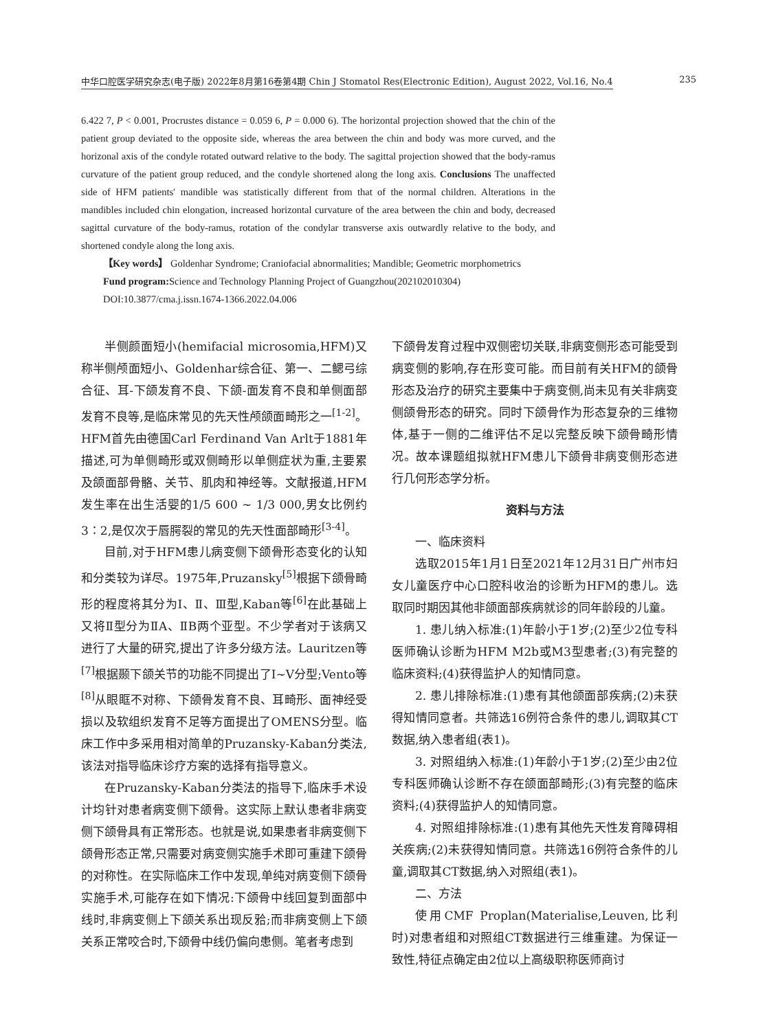中华口腔医学研究杂志(电子版) 2022年8月第16卷第4期 Chin J Stomatol Res(Electronic Edition), August 2022, Vol.16, No.4 235
6.422 7, P < 0.001, Procrustes distance = 0.059 6, P = 0.000 6). The horizontal projection showed that the chin of the patient group deviated to the opposite side, whereas the area between the chin and body was more curved, and the horizonal axis of the condyle rotated outward relative to the body. The sagittal projection showed that the body-ramus curvature of the patient group reduced, and the condyle shortened along the long axis. Conclusions The unaffected side of HFM patients′ mandible was statistically different from that of the normal children. Alterations in the mandibles included chin elongation, increased horizontal curvature of the area between the chin and body, decreased sagittal curvature of the body-ramus, rotation of the condylar transverse axis outwardly relative to the body, and shortened condyle along the long axis.
【Key words】 Goldenhar Syndrome; Craniofacial abnormalities; Mandible; Geometric morphometrics
Fund program: Science and Technology Planning Project of Guangzhou(202102010304)
DOI:10.3877/cma.j.issn.1674-1366.2022.04.006
半侧颜面短小(hemifacial microsomia,HFM)又称半侧颅面短小、Goldenhar综合征、第一、二鳃弓综合征、耳-下颌发育不良、下颌-面发育不良和单侧面部发育不良等,是临床常见的先天性颅颌面畸形之一<sup>[1-2]</sup>。HFM首先由德国Carl Ferdinand Van Arlt于1881年描述,可为单侧畸形或双侧畸形以单侧症状为重,主要累及颌面部骨骼、关节、肌肉和神经等。文献报道,HFM发生率在出生活婴的1/5 600 ~ 1/3 000,男女比例约3∶2,是仅次于唇腭裂的常见的先天性面部畸形<sup>[3-4]</sup>。
目前,对于HFM患儿病变侧下颌骨形态变化的认知和分类较为详尽。1975年,Pruzansky<sup>[5]</sup>根据下颌骨畸形的程度将其分为Ⅰ、Ⅱ、Ⅲ型,Kaban等<sup>[6]</sup>在此基础上又将Ⅱ型分为ⅡA、ⅡB两个亚型。不少学者对于该病又进行了大量的研究,提出了许多分级方法。Lauritzen等<sup>[7]</sup>根据颞下颌关节的功能不同提出了Ⅰ~Ⅴ分型;Vento等<sup>[8]</sup>从眼眶不对称、下颌骨发育不良、耳畸形、面神经受损以及软组织发育不足等方面提出了OMENS分型。临床工作中多采用相对简单的Pruzansky-Kaban分类法,该法对指导临床诊疗方案的选择有指导意义。
在Pruzansky-Kaban分类法的指导下,临床手术设计均针对患者病变侧下颌骨。这实际上默认患者非病变侧下颌骨具有正常形态。也就是说,如果患者非病变侧下颌骨形态正常,只需要对病变侧实施手术即可重建下颌骨的对称性。在实际临床工作中发现,单纯对病变侧下颌骨实施手术,可能存在如下情况:下颌骨中线回复到面部中线时,非病变侧上下颌关系出现反𬌗;而非病变侧上下颌关系正常咬合时,下颌骨中线仍偏向患侧。笔者考虑到
下颌骨发育过程中双侧密切关联,非病变侧形态可能受到病变侧的影响,存在形变可能。而目前有关HFM的颌骨形态及治疗的研究主要集中于病变侧,尚未见有关非病变侧颌骨形态的研究。同时下颌骨作为形态复杂的三维物体,基于一侧的二维评估不足以完整反映下颌骨畸形情况。故本课题组拟就HFM患儿下颌骨非病变侧形态进行几何形态学分析。
资料与方法
一、临床资料
选取2015年1月1日至2021年12月31日广州市妇女儿童医疗中心口腔科收治的诊断为HFM的患儿。选取同时期因其他非颌面部疾病就诊的同年龄段的儿童。
1. 患儿纳入标准:(1)年龄小于1岁;(2)至少2位专科医师确认诊断为HFM M2b或M3型患者;(3)有完整的临床资料;(4)获得监护人的知情同意。
2. 患儿排除标准:(1)患有其他颌面部疾病;(2)未获得知情同意者。共筛选16例符合条件的患儿,调取其CT数据,纳入患者组(表1)。
3. 对照组纳入标准:(1)年龄小于1岁;(2)至少由2位专科医师确认诊断不存在颌面部畸形;(3)有完整的临床资料;(4)获得监护人的知情同意。
4. 对照组排除标准:(1)患有其他先天性发育障碍相关疾病;(2)未获得知情同意。共筛选16例符合条件的儿童,调取其CT数据,纳入对照组(表1)。
二、方法
使用CMF Proplan(Materialise,Leuven,比利时)对患者组和对照组CT数据进行三维重建。为保证一致性,特征点确定由2位以上高级职称医师商讨